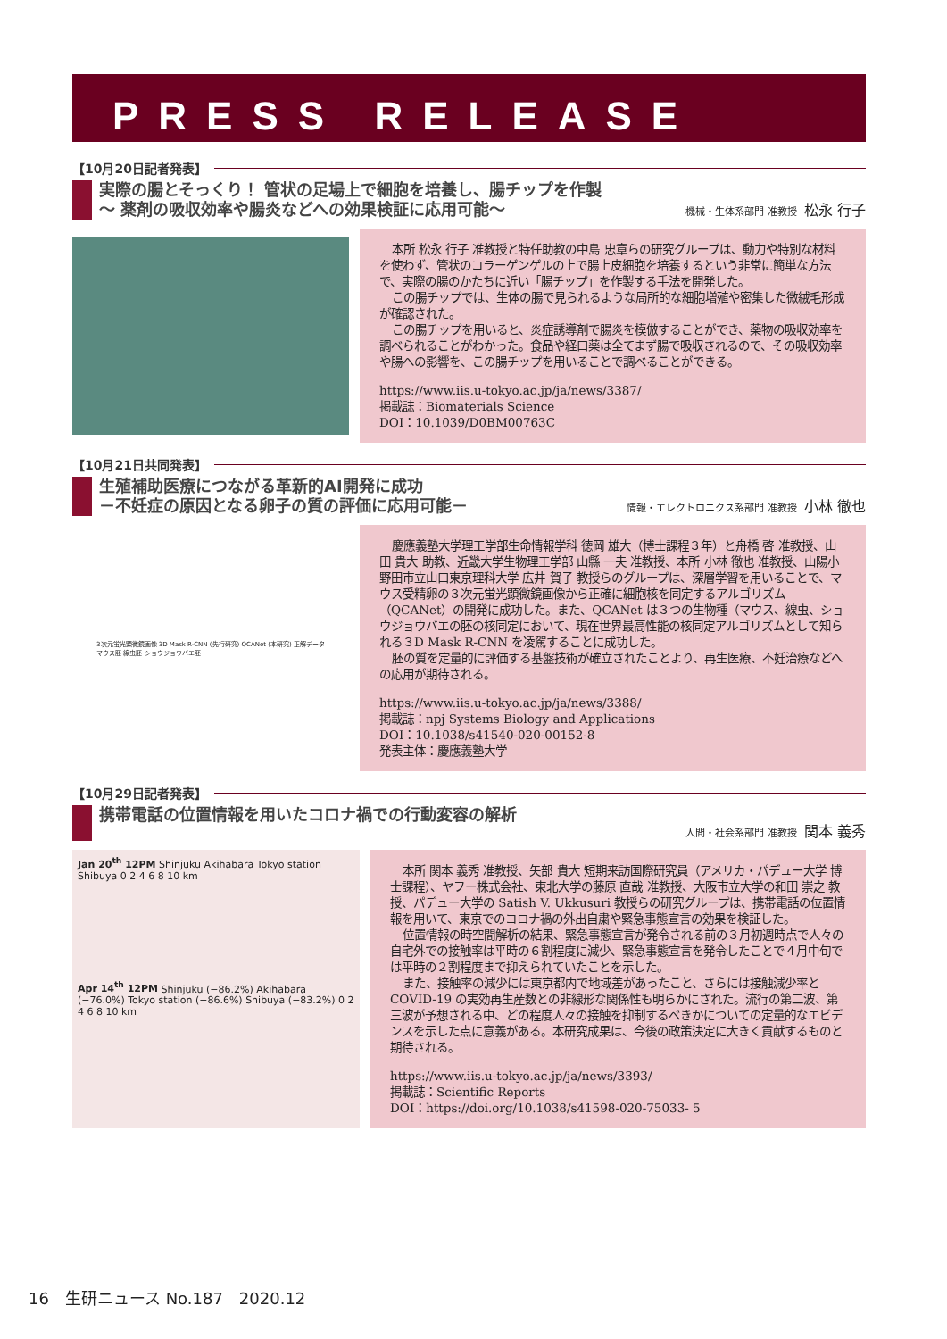PRESS RELEASE
【10月20日記者発表】
実際の腸とそっくり！ 管状の足場上で細胞を培養し、腸チップを作製
〜 薬剤の吸収効率や腸炎などへの効果検証に応用可能〜
機械・生体系部門 准教授 松永 行子
本所 松永 行子 准教授と特任助教の中島 忠章らの研究グループは、動力や特別な材料を使わず、管状のコラーゲンゲルの上で腸上皮細胞を培養するという非常に簡単な方法で、実際の腸のかたちに近い「腸チップ」を作製する手法を開発した。
この腸チップでは、生体の腸で見られるような局所的な細胞増殖や密集した微絨毛形成が確認された。
この腸チップを用いると、炎症誘導剤で腸炎を模倣することができ、薬物の吸収効率を調べられることがわかった。食品や経口薬は全てまず腸で吸収されるので、その吸収効率や腸への影響を、この腸チップを用いることで調べることができる。
https://www.iis.u-tokyo.ac.jp/ja/news/3387/
掲載誌：Biomaterials Science
DOI：10.1039/D0BM00763C
【10月21日共同発表】
生殖補助医療につながる革新的AI開発に成功
－不妊症の原因となる卵子の質の評価に応用可能－
情報・エレクトロニクス系部門 准教授 小林 徹也
3次元蛍光顕微鏡画像 3D Mask R-CNN (先行研究) QCANet (本研究) 正解データ
マウス胚 線虫胚 ショウジョウバエ胚
慶應義塾大学理工学部生命情報学科 徳岡 雄大（博士課程３年）と舟橋 啓 准教授、山田 貴大 助教、近畿大学生物理工学部 山縣 一夫 准教授、本所 小林 徹也 准教授、山陽小野田市立山口東京理科大学 広井 賀子 教授らのグループは、深層学習を用いることで、マウス受精卵の３次元蛍光顕微鏡画像から正確に細胞核を同定するアルゴリズム（QCANet）の開発に成功した。また、QCANet は３つの生物種（マウス、線虫、ショウジョウバエの胚の核同定において、現在世界最高性能の核同定アルゴリズムとして知られる３D Mask R-CNN を凌駕することに成功した。
胚の質を定量的に評価する基盤技術が確立されたことより、再生医療、不妊治療などへの応用が期待される。
https://www.iis.u-tokyo.ac.jp/ja/news/3388/
掲載誌：npj Systems Biology and Applications
DOI：10.1038/s41540-020-00152-8
発表主体：慶應義塾大学
【10月29日記者発表】
携帯電話の位置情報を用いたコロナ禍での行動変容の解析
人間・社会系部門 准教授 関本 義秀
Jan 20<sup>th</sup> 12PM Shinjuku Akihabara Tokyo station Shibuya 0 2 4 6 8 10 km
Apr 14<sup>th</sup> 12PM Shinjuku (−86.2%) Akihabara (−76.0%) Tokyo station (−86.6%) Shibuya (−83.2%) 0 2 4 6 8 10 km
本所 関本 義秀 准教授、矢部 貴大 短期来訪国際研究員（アメリカ・パデュー大学 博士課程）、ヤフー株式会社、東北大学の藤原 直哉 准教授、大阪市立大学の和田 崇之 教授、パデュー大学の Satish V. Ukkusuri 教授らの研究グループは、携帯電話の位置情報を用いて、東京でのコロナ禍の外出自粛や緊急事態宣言の効果を検証した。
位置情報の時空間解析の結果、緊急事態宣言が発令される前の３月初週時点で人々の自宅外での接触率は平時の６割程度に減少、緊急事態宣言を発令したことで４月中旬では平時の２割程度まで抑えられていたことを示した。
また、接触率の減少には東京都内で地域差があったこと、さらには接触減少率と COVID-19 の実効再生産数との非線形な関係性も明らかにされた。流行の第二波、第三波が予想される中、どの程度人々の接触を抑制するべきかについての定量的なエビデンスを示した点に意義がある。本研究成果は、今後の政策決定に大きく貢献するものと期待される。
https://www.iis.u-tokyo.ac.jp/ja/news/3393/
掲載誌：Scientific Reports
DOI：https://doi.org/10.1038/s41598-020-75033- 5
16　生研ニュース No.187　2020.12